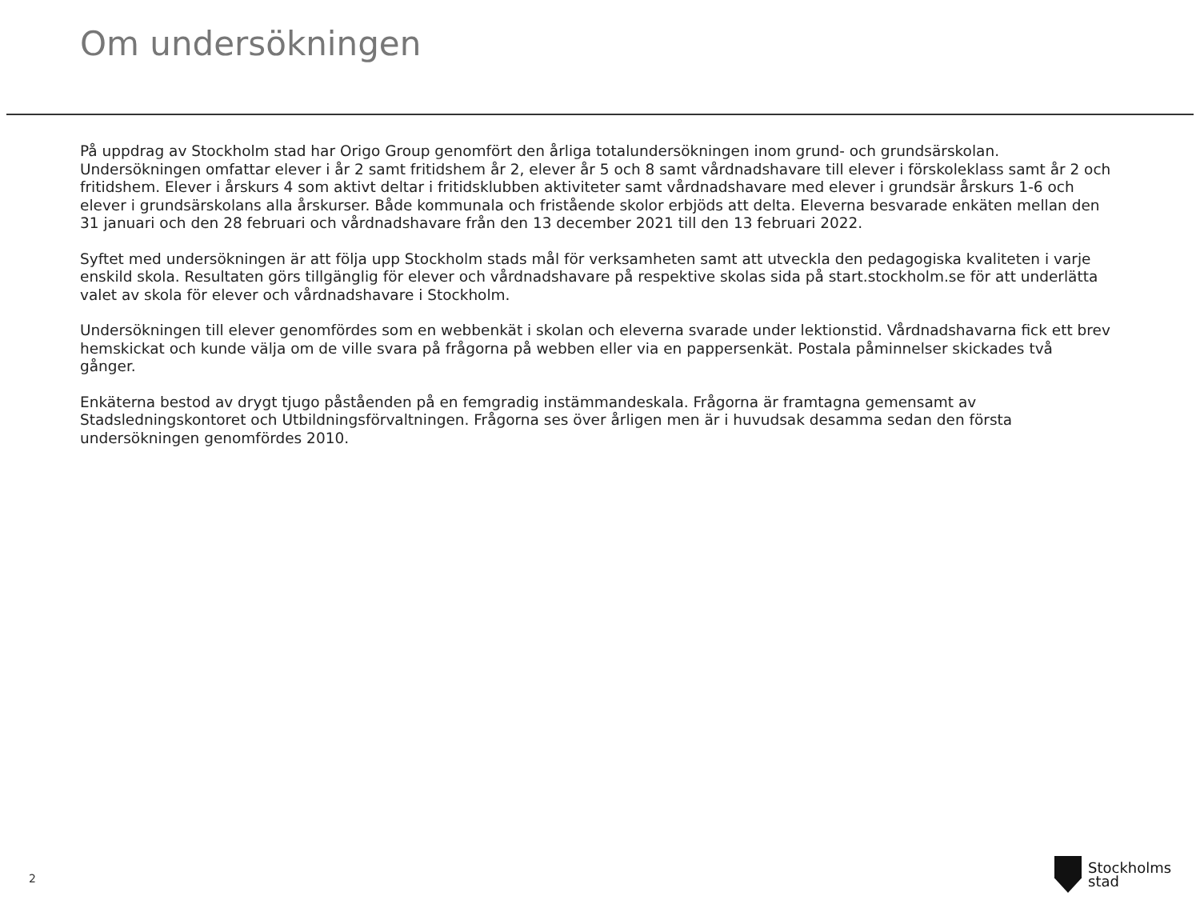Om undersökningen
På uppdrag av Stockholm stad har Origo Group genomfört den årliga totalundersökningen inom grund- och grundsärskolan. Undersökningen omfattar elever i år 2 samt fritidshem år 2, elever år 5 och 8 samt vårdnadshavare till elever i förskoleklass samt år 2 och fritidshem. Elever i årskurs 4 som aktivt deltar i fritidsklubben aktiviteter samt vårdnadshavare med elever i grundsär årskurs 1-6 och elever i grundsärskolans alla årskurser. Både kommunala och fristående skolor erbjöds att delta. Eleverna besvarade enkäten mellan den 31 januari och den 28 februari och vårdnadshavare från den 13 december 2021 till den 13 februari 2022.
Syftet med undersökningen är att följa upp Stockholm stads mål för verksamheten samt att utveckla den pedagogiska kvaliteten i varje enskild skola. Resultaten görs tillgänglig för elever och vårdnadshavare på respektive skolas sida på start.stockholm.se för att underlätta valet av skola för elever och vårdnadshavare i Stockholm.
Undersökningen till elever genomfördes som en webbenkät i skolan och eleverna svarade under lektionstid. Vårdnadshavarna fick ett brev hemskickat och kunde välja om de ville svara på frågorna på webben eller via en pappersenkät. Postala påminnelser skickades två gånger.
Enkäterna bestod av drygt tjugo påståenden på en femgradig instämmandeskala. Frågorna är framtagna gemensamt av Stadsledningskontoret och Utbildningsförvaltningen. Frågorna ses över årligen men är i huvudsak desamma sedan den första undersökningen genomfördes 2010.
2
Stockholms
stad